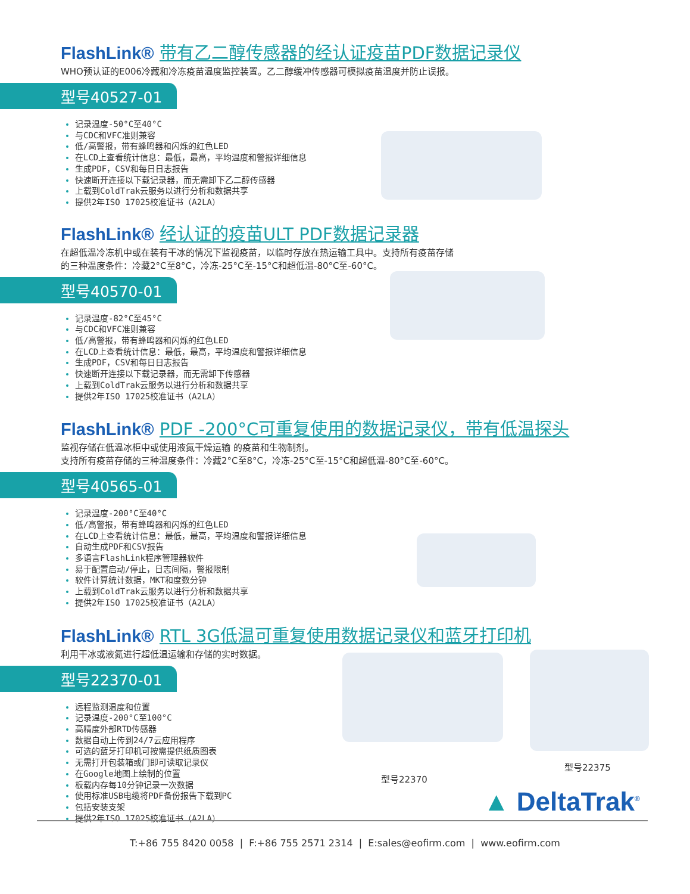FlashLink® 带有乙二醇传感器的经认证疫苗PDF数据记录仪
WHO预认证的E006冷藏和冷冻疫苗温度监控装置。乙二醇缓冲传感器可模拟疫苗温度并防止误报。
型号40527-01
记录温度-50°C至40°C
与CDC和VFC准则兼容
低/高警报，带有蜂鸣器和闪烁的红色LED
在LCD上查看统计信息：最低，最高，平均温度和警报详细信息
生成PDF，CSV和每日日志报告
快速断开连接以下载记录器，而无需卸下乙二醇传感器
上载到ColdTrak云服务以进行分析和数据共享
提供2年ISO 17025校准证书（A2LA）
FlashLink® 经认证的疫苗ULT PDF数据记录器
在超低温冷冻机中或在装有干冰的情况下监视疫苗，以临时存放在热运输工具中。支持所有疫苗存储
的三种温度条件：冷藏2°C至8°C，冷冻-25°C至-15°C和超低温-80°C至-60°C。
型号40570-01
记录温度-82°C至45°C
与CDC和VFC准则兼容
低/高警报，带有蜂鸣器和闪烁的红色LED
在LCD上查看统计信息：最低，最高，平均温度和警报详细信息
生成PDF，CSV和每日日志报告
快速断开连接以下载记录器，而无需卸下传感器
上载到ColdTrak云服务以进行分析和数据共享
提供2年ISO 17025校准证书（A2LA）
FlashLink® PDF -200°C可重复使用的数据记录仪，带有低温探头
监视存储在低温冰柜中或使用液氮干燥运输 的疫苗和生物制剂。
支持所有疫苗存储的三种温度条件：冷藏2°C至8°C，冷冻-25°C至-15°C和超低温-80°C至-60°C。
型号40565-01
记录温度-200°C至40°C
低/高警报，带有蜂鸣器和闪烁的红色LED
在LCD上查看统计信息：最低，最高，平均温度和警报详细信息
自动生成PDF和CSV报告
多语言FlashLink程序管理器软件
易于配置启动/停止，日志间隔，警报限制
软件计算统计数据，MKT和度数分钟
上载到ColdTrak云服务以进行分析和数据共享
提供2年ISO 17025校准证书（A2LA）
FlashLink® RTL 3G低温可重复使用数据记录仪和蓝牙打印机
利用干冰或液氮进行超低温运输和存储的实时数据。
型号22370-01
远程监测温度和位置
记录温度-200°C至100°C
高精度外部RTD传感器
数据自动上传到24/7云应用程序
可选的蓝牙打印机可按需提供纸质图表
无需打开包装箱或门即可读取记录仪
在Google地图上绘制的位置
板载内存每10分钟记录一次数据
使用标准USB电缆将PDF备份报告下载到PC
包括安装支架
提供2年ISO 17025校准证书（A2LA）
型号22370
型号22375
▲ DeltaTrak<sup>®</sup>
T:+86 755 8420 0058 | F:+86 755 2571 2314 | E:sales@eofirm.com | www.eofirm.com